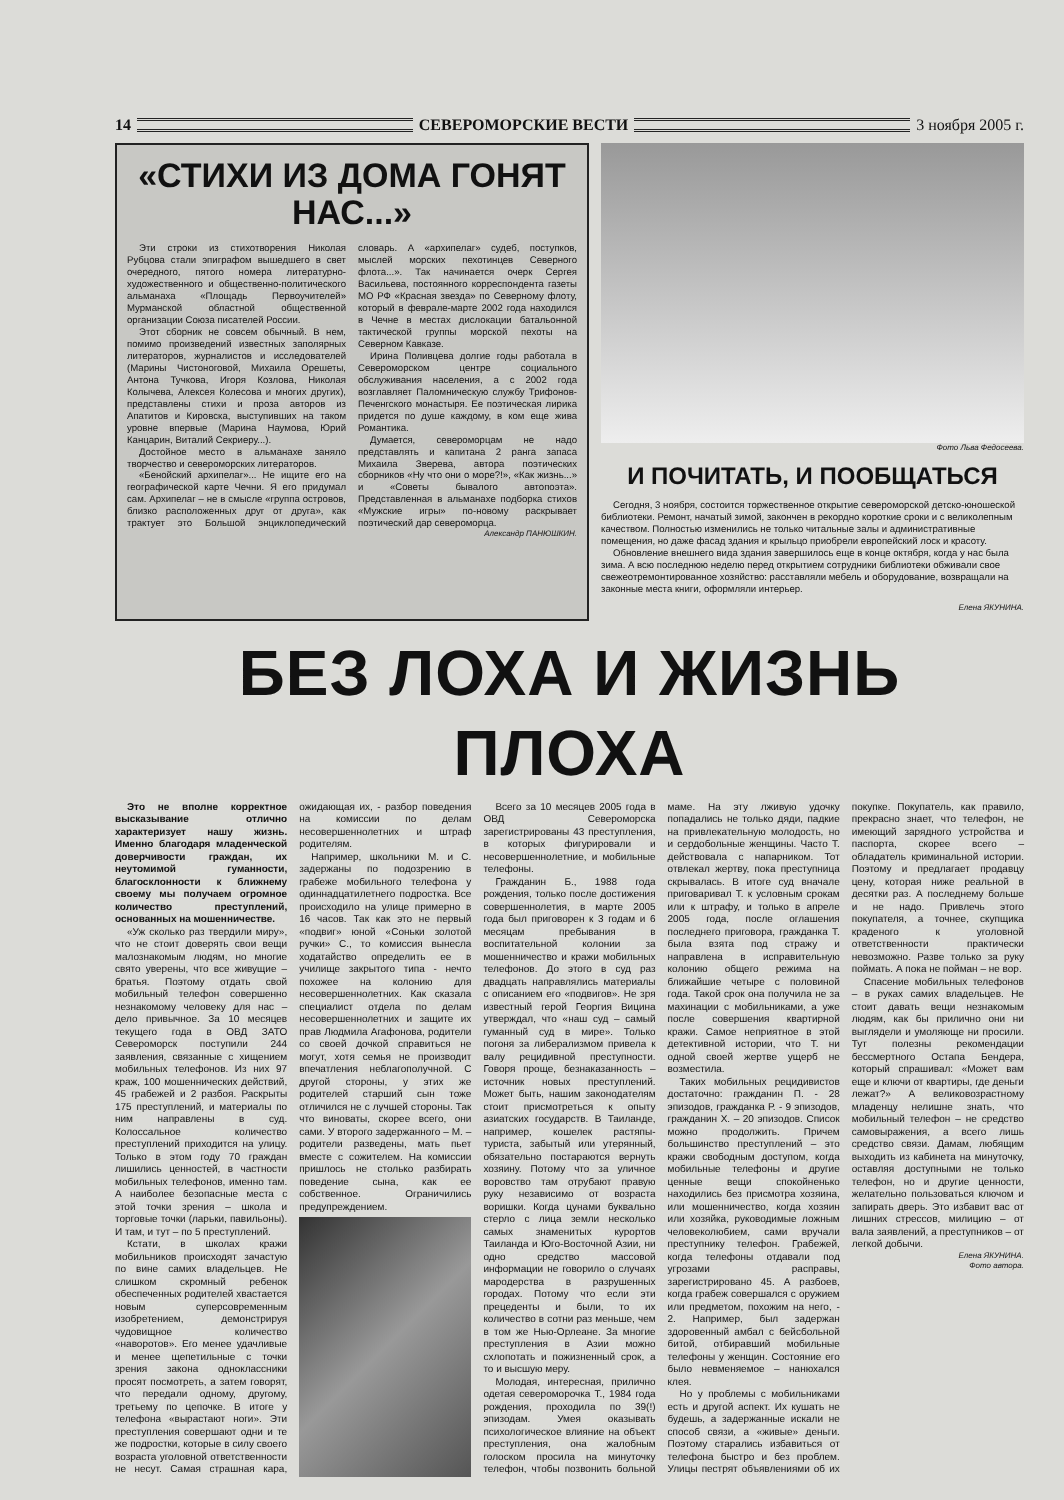14 СЕВЕРОМОРСКИЕ ВЕСТИ 3 ноября 2005 г.
«СТИХИ ИЗ ДОМА ГОНЯТ НАС...»
Эти строки из стихотворения Николая Рубцова стали эпиграфом вышедшего в свет очередного, пятого номера литературно-художественного и общественно-политического альманаха «Площадь Первоучителей» Мурманской областной общественной организации Союза писателей России.
Этот сборник не совсем обычный. В нем, помимо произведений известных заполярных литераторов, журналистов и исследователей (Марины Чистоноговой, Михаила Орешеты, Антона Тучкова, Игоря Козлова, Николая Колычева, Алексея Колесова и многих других), представлены стихи и проза авторов из Апатитов и Кировска, выступивших на таком уровне впервые (Марина Наумова, Юрий Канцарин, Виталий Секриеру...).
Достойное место в альманахе заняло творчество и североморских литераторов.
«Бенойский архипелаг»... Не ищите его на географической карте Чечни. Я его придумал сам. Архипелаг – не в смысле «группа островов, близко расположенных друг от друга», как трактует это Большой энциклопедический словарь. А «архипелаг» судеб, поступков, мыслей морских пехотинцев Северного флота...». Так начинается очерк Сергея Васильева, постоянного корреспондента газеты МО РФ «Красная звезда» по Северному флоту, который в феврале-марте 2002 года находился в Чечне в местах дислокации батальонной тактической группы морской пехоты на Северном Кавказе.
Ирина Поливцева долгие годы работала в Североморском центре социального обслуживания населения, а с 2002 года возглавляет Паломническую службу Трифонов-Печенгского монастыря. Ее поэтическая лирика придется по душе каждому, в ком еще жива Романтика.
Думается, североморцам не надо представлять и капитана 2 ранга запаса Михаила Зверева, автора поэтических сборников «Ну что они о море?!», «Как жизнь...» и «Советы бывалого автопоэта». Представленная в альманахе подборка стихов «Мужские игры» по-новому раскрывает поэтический дар североморца.
Александр ПАНЮШКИН.
Фото Льва Федосеева.
И ПОЧИТАТЬ, И ПООБЩАТЬСЯ
Сегодня, 3 ноября, состоится торжественное открытие североморской детско-юношеской библиотеки. Ремонт, начатый зимой, закончен в рекордно короткие сроки и с великолепным качеством. Полностью изменились не только читальные залы и административные помещения, но даже фасад здания и крыльцо приобрели европейский лоск и красоту.
Обновление внешнего вида здания завершилось еще в конце октября, когда у нас была зима. А всю последнюю неделю перед открытием сотрудники библиотеки обживали свое свежеотремонтированное хозяйство: расставляли мебель и оборудование, возвращали на законные места книги, оформляли интерьер.
Елена ЯКУНИНА.
БЕЗ ЛОХА И ЖИЗНЬ ПЛОХА
Это не вполне корректное высказывание отлично характеризует нашу жизнь. Именно благодаря младенческой доверчивости граждан, их неутомимой гуманности, благосклонности к ближнему своему мы получаем огромное количество преступлений, основанных на мошенничестве.
«Уж сколько раз твердили миру», что не стоит доверять свои вещи малознакомым людям, но многие свято уверены, что все живущие – братья. Поэтому отдать свой мобильный телефон совершенно незнакомому человеку для нас – дело привычное. За 10 месяцев текущего года в ОВД ЗАТО Североморск поступили 244 заявления, связанные с хищением мобильных телефонов. Из них 97 краж, 100 мошеннических действий, 45 грабежей и 2 разбоя. Раскрыты 175 преступлений, и материалы по ним направлены в суд. Колоссальное количество преступлений приходится на улицу. Только в этом году 70 граждан лишились ценностей, в частности мобильных телефонов, именно там. А наиболее безопасные места с этой точки зрения – школа и торговые точки (ларьки, павильоны). И там, и тут – по 5 преступлений.
Кстати, в школах кражи мобильников происходят зачастую по вине самих владельцев. Не слишком скромный ребенок обеспеченных родителей хвастается новым суперсовременным изобретением, демонстрируя чудовищное количество «наворотов». Его менее удачливые и менее щепетильные с точки зрения закона одноклассники просят посмотреть, а затем говорят, что передали одному, другому, третьему по цепочке. В итоге у телефона «вырастают ноги». Эти преступления совершают одни и те же подростки, которые в силу своего возраста уголовной ответственности не несут. Самая страшная кара, ожидающая их, - разбор поведения на комиссии по делам несовершеннолетних и штраф родителям.
Например, школьники М. и С. задержаны по подозрению в грабеже мобильного телефона у одиннадцатилетнего подростка. Все происходило на улице примерно в 16 часов. Так как это не первый «подвиг» юной «Соньки золотой ручки» С., то комиссия вынесла ходатайство определить ее в училище закрытого типа - нечто похожее на колонию для несовершеннолетних. Как сказала специалист отдела по делам несовершеннолетних и защите их прав Людмила Агафонова, родители со своей дочкой справиться не могут, хотя семья не производит впечатления неблагополучной. С другой стороны, у этих же родителей старший сын тоже отличился не с лучшей стороны. Так что виноваты, скорее всего, они сами. У второго задержанного – М. – родители разведены, мать пьет вместе с сожителем. На комиссии пришлось не столько разбирать поведение сына, как ее собственное. Ограничились предупреждением.
Всего за 10 месяцев 2005 года в ОВД Североморска зарегистрированы 43 преступления, в которых фигурировали и несовершеннолетние, и мобильные телефоны.
Гражданин Б., 1988 года рождения, только после достижения совершеннолетия, в марте 2005 года был приговорен к 3 годам и 6 месяцам пребывания в воспитательной колонии за мошенничество и кражи мобильных телефонов. До этого в суд раз двадцать направлялись материалы с описанием его «подвигов». Не зря известный герой Георгия Вицина утверждал, что «наш суд – самый гуманный суд в мире». Только погоня за либерализмом привела к валу рецидивной преступности. Говоря проще, безнаказанность – источник новых преступлений. Может быть, нашим законодателям стоит присмотреться к опыту азиатских государств. В Таиланде, например, кошелек растяпы-туриста, забытый или утерянный, обязательно постараются вернуть хозяину. Потому что за уличное воровство там отрубают правую руку независимо от возраста воришки. Когда цунами буквально стерло с лица земли несколько самых знаменитых курортов Таиланда и Юго-Восточной Азии, ни одно средство массовой информации не говорило о случаях мародерства в разрушенных городах. Потому что если эти прецеденты и были, то их количество в сотни раз меньше, чем в том же Нью-Орлеане. За многие преступления в Азии можно схлопотать и пожизненный срок, а то и высшую меру.
Молодая, интересная, прилично одетая североморочка Т., 1984 года рождения, проходила по 39(!) эпизодам. Умея оказывать психологическое влияние на объект преступления, она жалобным голоском просила на минуточку телефон, чтобы позвонить больной маме. На эту лживую удочку попадались не только дяди, падкие на привлекательную молодость, но и сердобольные женщины. Часто Т. действовала с напарником. Тот отвлекал жертву, пока преступница скрывалась. В итоге суд вначале приговаривал Т. к условным срокам или к штрафу, и только в апреле 2005 года, после оглашения последнего приговора, гражданка Т. была взята под стражу и направлена в исправительную колонию общего режима на ближайшие четыре с половиной года. Такой срок она получила не за махинации с мобильниками, а уже после совершения квартирной кражи. Самое неприятное в этой детективной истории, что Т. ни одной своей жертве ущерб не возместила.
Таких мобильных рецидивистов достаточно: гражданин П. - 28 эпизодов, гражданка Р. - 9 эпизодов, гражданин Х. – 20 эпизодов. Список можно продолжить. Причем большинство преступлений – это кражи свободным доступом, когда мобильные телефоны и другие ценные вещи спокойненько находились без присмотра хозяина, или мошенничество, когда хозяин или хозяйка, руководимые ложным человеколюбием, сами вручали преступнику телефон. Грабежей, когда телефоны отдавали под угрозами расправы, зарегистрировано 45. А разбоев, когда грабеж совершался с оружием или предметом, похожим на него, - 2. Например, был задержан здоровенный амбал с бейсбольной битой, отбиравший мобильные телефоны у женщин. Состояние его было невменяемое – нанюхался клея.
Но у проблемы с мобильниками есть и другой аспект. Их кушать не будешь, а задержанные искали не способ связи, а «живые» деньги. Поэтому старались избавиться от телефона быстро и без проблем. Улицы пестрят объявлениями об их покупке. Покупатель, как правило, прекрасно знает, что телефон, не имеющий зарядного устройства и паспорта, скорее всего – обладатель криминальной истории. Поэтому и предлагает продавцу цену, которая ниже реальной в десятки раз. А последнему больше и не надо. Привлечь этого покупателя, а точнее, скупщика краденого к уголовной ответственности практически невозможно. Разве только за руку поймать. А пока не пойман – не вор.
Спасение мобильных телефонов – в руках самих владельцев. Не стоит давать вещи незнакомым людям, как бы прилично они ни выглядели и умоляюще ни просили. Тут полезны рекомендации бессмертного Остапа Бендера, который спрашивал: «Может вам еще и ключи от квартиры, где деньги лежат?» А великовозрастному младенцу нелишне знать, что мобильный телефон – не средство самовыражения, а всего лишь средство связи. Дамам, любящим выходить из кабинета на минуточку, оставляя доступными не только телефон, но и другие ценности, желательно пользоваться ключом и запирать дверь. Это избавит вас от лишних стрессов, милицию – от вала заявлений, а преступников – от легкой добычи.
Елена ЯКУНИНА.
Фото автора.